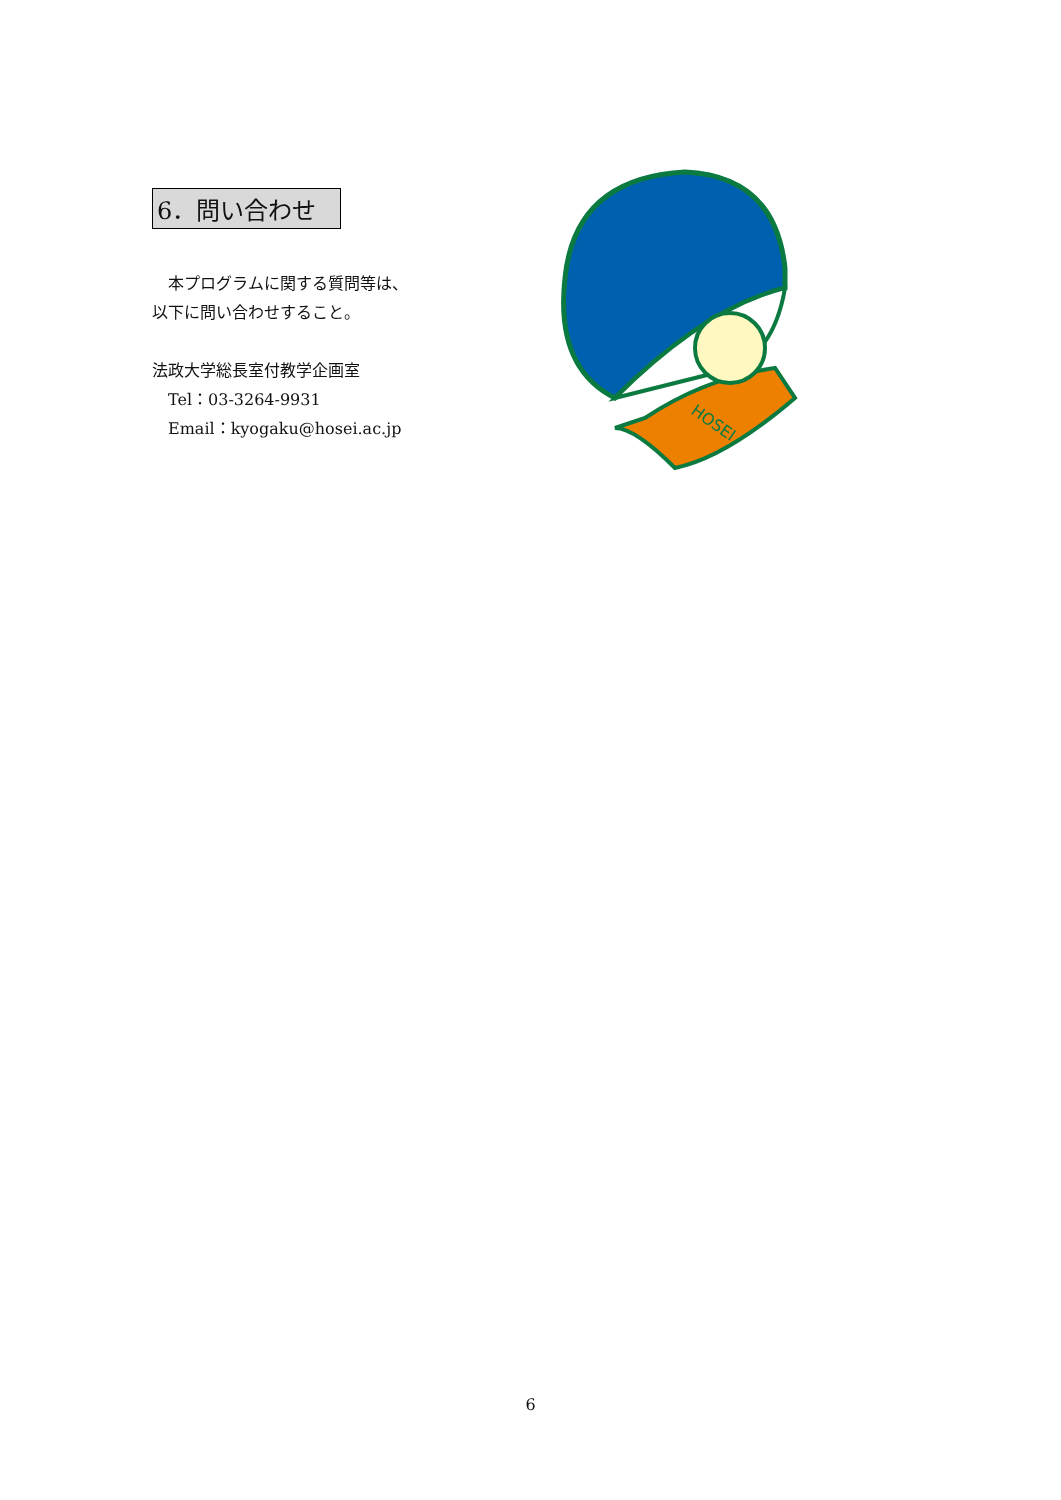6．問い合わせ
　本プログラムに関する質問等は、
以下に問い合わせすること。
法政大学総長室付教学企画室
　Tel：03-3264-9931
　Email：kyogaku@hosei.ac.jp
HOSEI
6